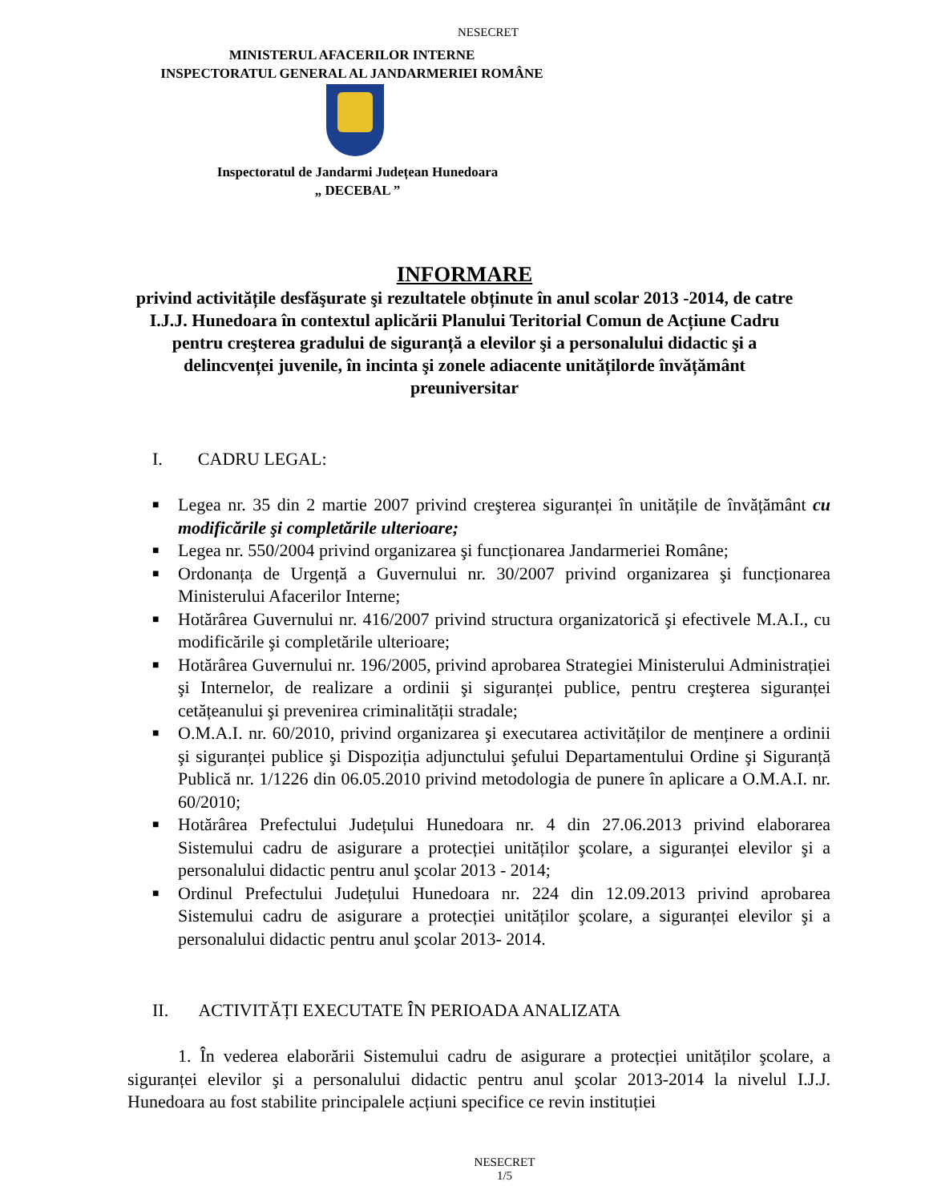NESECRET
MINISTERUL AFACERILOR INTERNE
INSPECTORATUL GENERAL AL JANDARMERIEI ROMÂNE
Inspectoratul de Jandarmi Județean Hunedoara
„ DECEBAL ”
INFORMARE
privind activitățile desfăşurate şi rezultatele obținute în anul scolar 2013 -2014, de catre I.J.J. Hunedoara în contextul aplicării Planului Teritorial Comun de Acțiune Cadru pentru creşterea gradului de siguranță a elevilor şi a personalului didactic şi a delincvenței juvenile, în incinta şi zonele adiacente unitățilorde învățământ preuniversitar
I. CADRU LEGAL:
■ Legea nr. 35 din 2 martie 2007 privind creşterea siguranței în unitățile de învățământ cu modificările şi completările ulterioare;
■ Legea nr. 550/2004 privind organizarea şi funcționarea Jandarmeriei Române;
■ Ordonanța de Urgență a Guvernului nr. 30/2007 privind organizarea şi funcționarea Ministerului Afacerilor Interne;
■ Hotărârea Guvernului nr. 416/2007 privind structura organizatorică şi efectivele M.A.I., cu modificările şi completările ulterioare;
■ Hotărârea Guvernului nr. 196/2005, privind aprobarea Strategiei Ministerului Administrației şi Internelor, de realizare a ordinii şi siguranței publice, pentru creşterea siguranței cetățeanului şi prevenirea criminalității stradale;
■ O.M.A.I. nr. 60/2010, privind organizarea şi executarea activităților de menținere a ordinii şi siguranței publice şi Dispoziția adjunctului şefului Departamentului Ordine şi Siguranță Publică nr. 1/1226 din 06.05.2010 privind metodologia de punere în aplicare a O.M.A.I. nr. 60/2010;
■ Hotărârea Prefectului Județului Hunedoara nr. 4 din 27.06.2013 privind elaborarea Sistemului cadru de asigurare a protecției unităților şcolare, a siguranței elevilor şi a personalului didactic pentru anul şcolar 2013 - 2014;
■ Ordinul Prefectului Județului Hunedoara nr. 224 din 12.09.2013 privind aprobarea Sistemului cadru de asigurare a protecției unităților şcolare, a siguranței elevilor şi a personalului didactic pentru anul şcolar 2013- 2014.
II. ACTIVITĂȚI EXECUTATE ÎN PERIOADA ANALIZATA
1. În vederea elaborării Sistemului cadru de asigurare a protecției unităților şcolare, a siguranței elevilor şi a personalului didactic pentru anul şcolar 2013-2014 la nivelul I.J.J. Hunedoara au fost stabilite principalele acțiuni specifice ce revin instituției
NESECRET
1/5